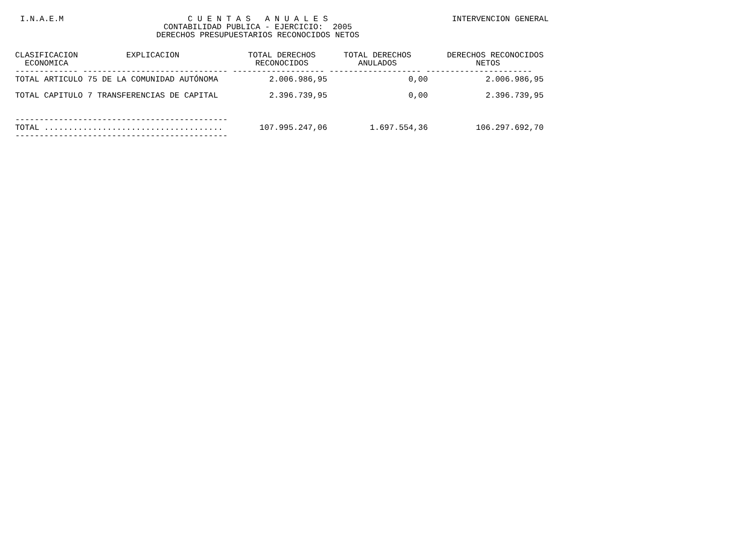I.N.A.E.M C U E N T A S A N U A L E S
CONTABILIDAD PUBLICA - EJERCICIO: 2005
DERECHOS PRESUPUESTARIOS RECONOCIDOS NETOS INTERVENCION GENERAL
| CLASIFICACION EXPLICACION ECONOMICA | TOTAL DERECHOS RECONOCIDOS | TOTAL DERECHOS ANULADOS | DERECHOS RECONOCIDOS NETOS |
| --- | --- | --- | --- |
| ------------- ------------------------------ ------------------- ------------------- ---------------------- | | | |
| TOTAL ARTICULO 75 DE LA COMUNIDAD AUTÓNOMA | 2.006.986,95 | 0,00 | 2.006.986,95 |
| TOTAL CAPITULO 7 TRANSFERENCIAS DE CAPITAL | 2.396.739,95 | 0,00 | 2.396.739,95 |
| -------------------------------------------- | | | |
| TOTAL ..................................... | 107.995.247,06 | 1.697.554,36 | 106.297.692,70 |
| -------------------------------------------- | | | |